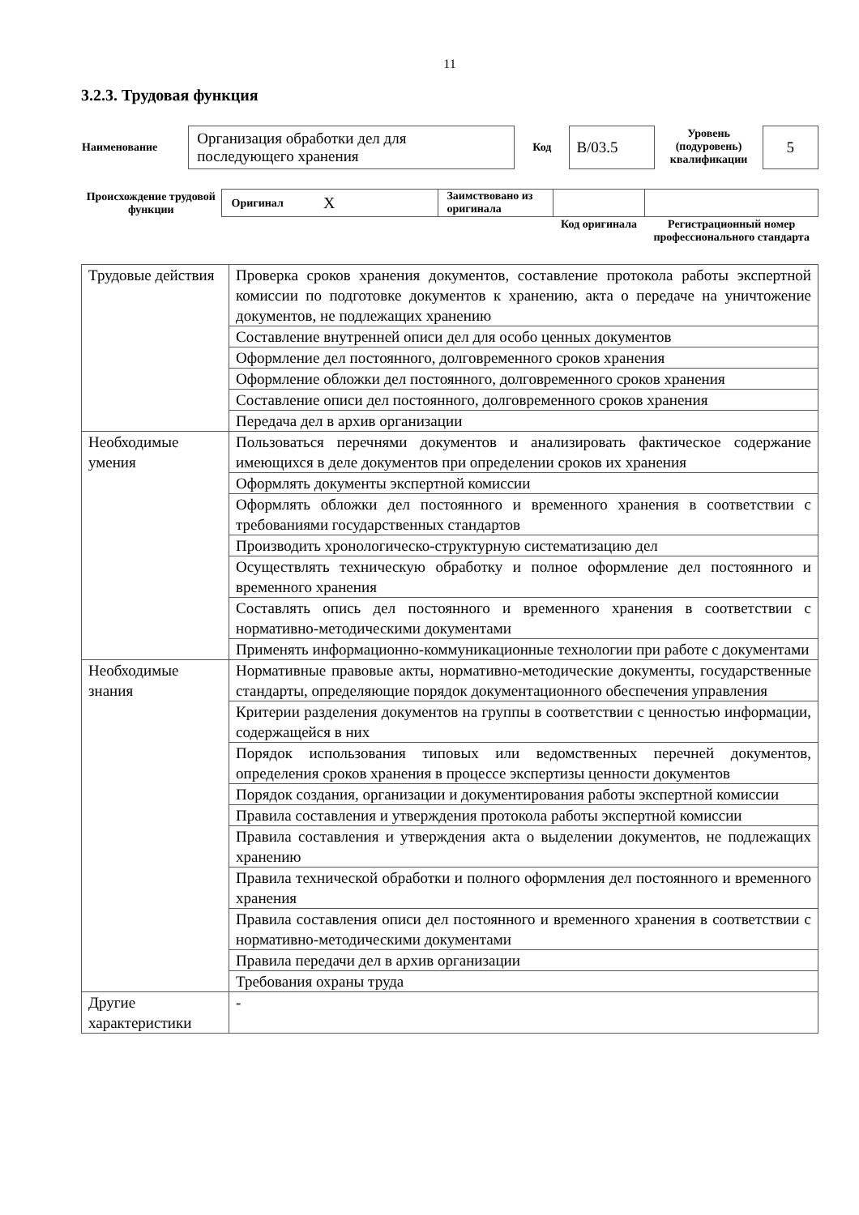11
3.2.3. Трудовая функция
| Наименование | Организация обработки дел для последующего хранения | Код | B/03.5 | Уровень (подуровень) квалификации | 5 |
| Происхождение трудовой функции | Оригинал | X | Заимствовано из оригинала | | |
| | | | | Код оригинала | Регистрационный номер профессионального стандарта |
| Трудовые действия | Проверка сроков хранения документов, составление протокола работы экспертной комиссии по подготовке документов к хранению, акта о передаче на уничтожение документов, не подлежащих хранению |
| | Составление внутренней описи дел для особо ценных документов |
| | Оформление дел постоянного, долговременного сроков хранения |
| | Оформление обложки дел постоянного, долговременного сроков хранения |
| | Составление описи дел постоянного, долговременного сроков хранения |
| | Передача дел в архив организации |
| Необходимые умения | Пользоваться перечнями документов и анализировать фактическое содержание имеющихся в деле документов при определении сроков их хранения |
| | Оформлять документы экспертной комиссии |
| | Оформлять обложки дел постоянного и временного хранения в соответствии с требованиями государственных стандартов |
| | Производить хронологическо-структурную систематизацию дел |
| | Осуществлять техническую обработку и полное оформление дел постоянного и временного хранения |
| | Составлять опись дел постоянного и временного хранения в соответствии с нормативно-методическими документами |
| | Применять информационно-коммуникационные технологии при работе с документами |
| Необходимые знания | Нормативные правовые акты, нормативно-методические документы, государственные стандарты, определяющие порядок документационного обеспечения управления |
| | Критерии разделения документов на группы в соответствии с ценностью информации, содержащейся в них |
| | Порядок использования типовых или ведомственных перечней документов, определения сроков хранения в процессе экспертизы ценности документов |
| | Порядок создания, организации и документирования работы экспертной комиссии |
| | Правила составления и утверждения протокола работы экспертной комиссии |
| | Правила составления и утверждения акта о выделении документов, не подлежащих хранению |
| | Правила технической обработки и полного оформления дел постоянного и временного хранения |
| | Правила составления описи дел постоянного и временного хранения в соответствии с нормативно-методическими документами |
| | Правила передачи дел в архив организации |
| | Требования охраны труда |
| Другие характеристики | - |